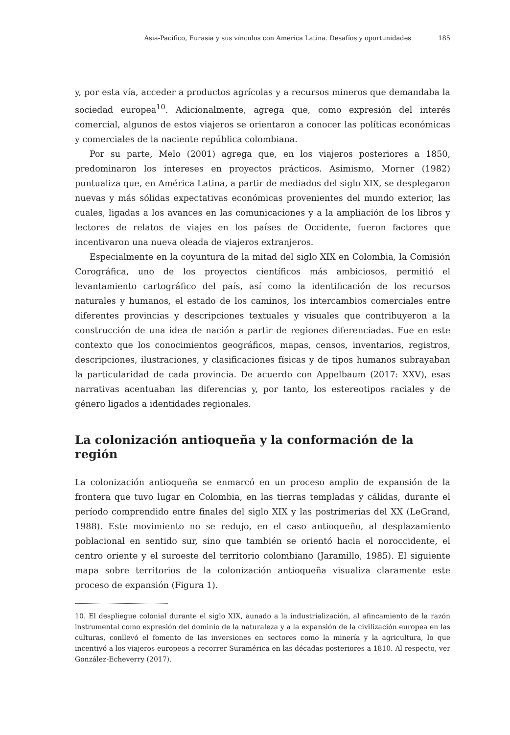Asia-Pacífico, Eurasia y sus vínculos con América Latina. Desafíos y oportunidades 185
y, por esta vía, acceder a productos agrícolas y a recursos mineros que demandaba la sociedad europea<sup>10</sup>. Adicionalmente, agrega que, como expresión del interés comercial, algunos de estos viajeros se orientaron a conocer las políticas económicas y comerciales de la naciente república colombiana.
Por su parte, Melo (2001) agrega que, en los viajeros posteriores a 1850, predominaron los intereses en proyectos prácticos. Asimismo, Morner (1982) puntualiza que, en América Latina, a partir de mediados del siglo XIX, se desplegaron nuevas y más sólidas expectativas económicas provenientes del mundo exterior, las cuales, ligadas a los avances en las comunicaciones y a la ampliación de los libros y lectores de relatos de viajes en los países de Occidente, fueron factores que incentivaron una nueva oleada de viajeros extranjeros.
Especialmente en la coyuntura de la mitad del siglo XIX en Colombia, la Comisión Corográfica, uno de los proyectos científicos más ambiciosos, permitió el levantamiento cartográfico del país, así como la identificación de los recursos naturales y humanos, el estado de los caminos, los intercambios comerciales entre diferentes provincias y descripciones textuales y visuales que contribuyeron a la construcción de una idea de nación a partir de regiones diferenciadas. Fue en este contexto que los conocimientos geográficos, mapas, censos, inventarios, registros, descripciones, ilustraciones, y clasificaciones físicas y de tipos humanos subrayaban la particularidad de cada provincia. De acuerdo con Appelbaum (2017: XXV), esas narrativas acentuaban las diferencias y, por tanto, los estereotipos raciales y de género ligados a identidades regionales.
La colonización antioqueña y la conformación de la región
La colonización antioqueña se enmarcó en un proceso amplio de expansión de la frontera que tuvo lugar en Colombia, en las tierras templadas y cálidas, durante el período comprendido entre finales del siglo XIX y las postrimerías del XX (LeGrand, 1988). Este movimiento no se redujo, en el caso antioqueño, al desplazamiento poblacional en sentido sur, sino que también se orientó hacia el noroccidente, el centro oriente y el suroeste del territorio colombiano (Jaramillo, 1985). El siguiente mapa sobre territorios de la colonización antioqueña visualiza claramente este proceso de expansión (Figura 1).
10. El despliegue colonial durante el siglo XIX, aunado a la industrialización, al afincamiento de la razón instrumental como expresión del dominio de la naturaleza y a la expansión de la civilización europea en las culturas, conllevó el fomento de las inversiones en sectores como la minería y la agricultura, lo que incentivó a los viajeros europeos a recorrer Suramérica en las décadas posteriores a 1810. Al respecto, ver González-Echeverry (2017).